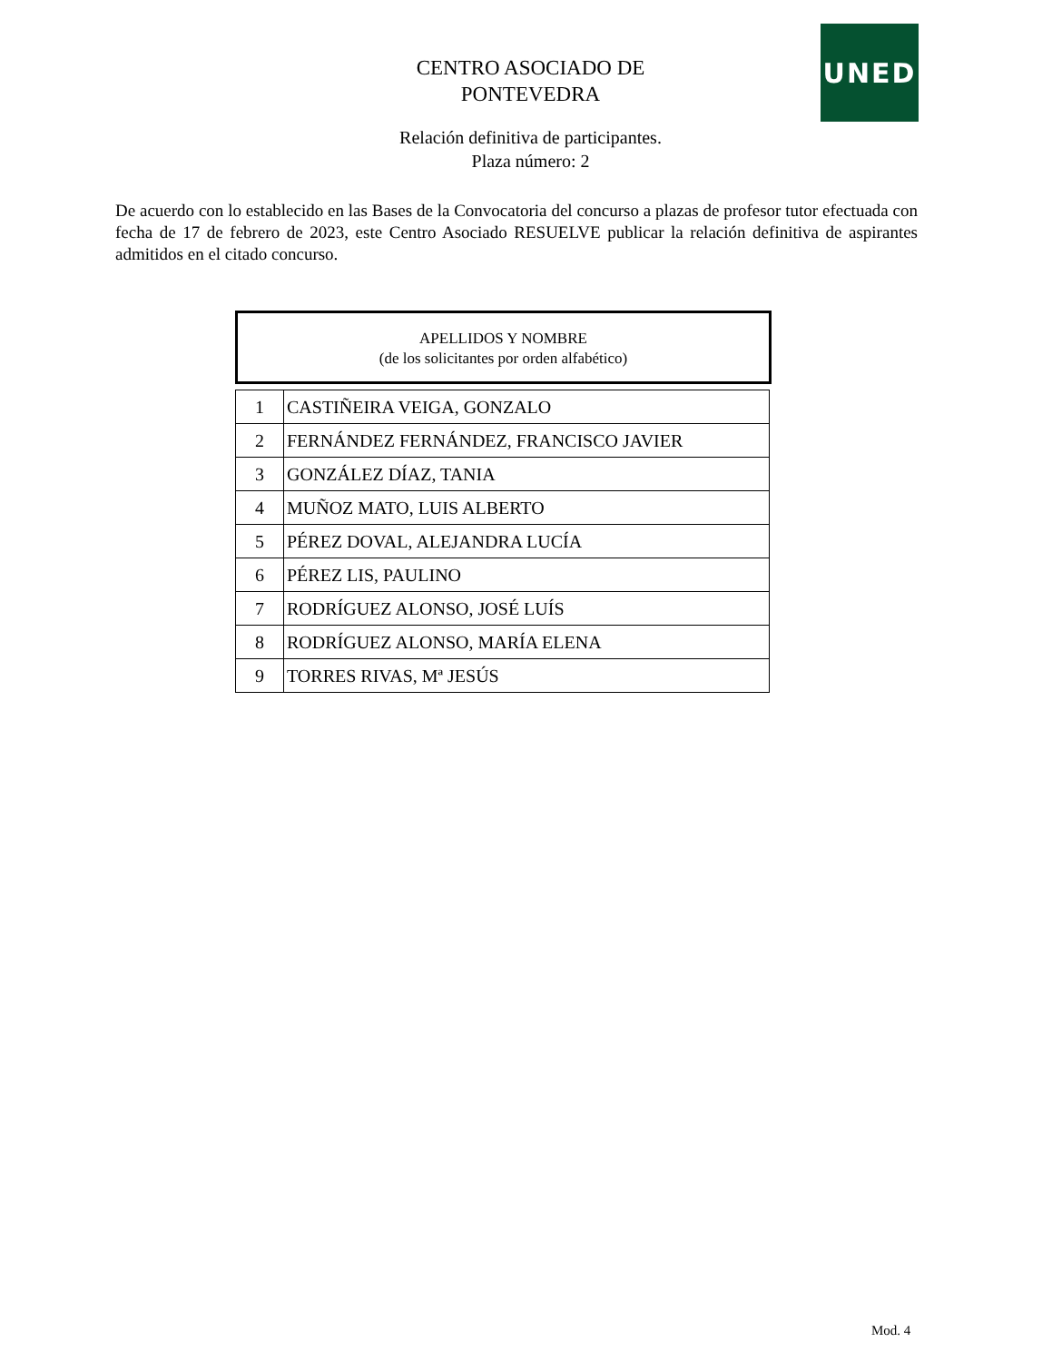UNED
CENTRO ASOCIADO DE
PONTEVEDRA
Relación definitiva de participantes.
Plaza número: 2
De acuerdo con lo establecido en las Bases de la Convocatoria del concurso a plazas de profesor tutor efectuada con fecha de 17 de febrero de 2023, este Centro Asociado RESUELVE publicar la relación definitiva de aspirantes admitidos en el citado concurso.
APELLIDOS Y NOMBRE
(de los solicitantes por orden alfabético)
| 1 | CASTIÑEIRA VEIGA, GONZALO |
| 2 | FERNÁNDEZ FERNÁNDEZ, FRANCISCO JAVIER |
| 3 | GONZÁLEZ DÍAZ, TANIA |
| 4 | MUÑOZ MATO, LUIS ALBERTO |
| 5 | PÉREZ DOVAL, ALEJANDRA LUCÍA |
| 6 | PÉREZ LIS, PAULINO |
| 7 | RODRÍGUEZ ALONSO, JOSÉ LUÍS |
| 8 | RODRÍGUEZ ALONSO, MARÍA ELENA |
| 9 | TORRES RIVAS, Mª JESÚS |
Mod. 4